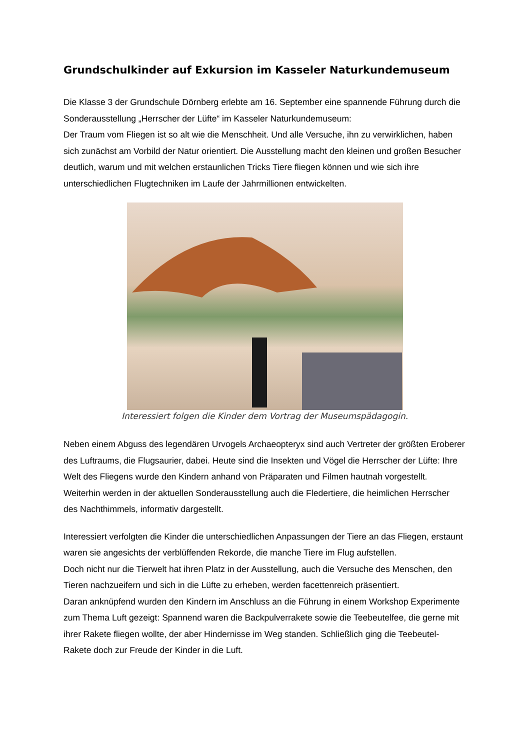Grundschulkinder auf Exkursion im Kasseler Naturkundemuseum
Die Klasse 3 der Grundschule Dörnberg erlebte am 16. September eine spannende Führung durch die Sonderausstellung „Herrscher der Lüfte“ im Kasseler Naturkundemuseum:
Der Traum vom Fliegen ist so alt wie die Menschheit. Und alle Versuche, ihn zu verwirklichen, haben sich zunächst am Vorbild der Natur orientiert. Die Ausstellung macht den kleinen und großen Besucher deutlich, warum und mit welchen erstaunlichen Tricks Tiere fliegen können und wie sich ihre unterschiedlichen Flugtechniken im Laufe der Jahrmillionen entwickelten.
Interessiert folgen die Kinder dem Vortrag der Museumspädagogin.
Neben einem Abguss des legendären Urvogels Archaeopteryx sind auch Vertreter der größten Eroberer des Luftraums, die Flugsaurier, dabei. Heute sind die Insekten und Vögel die Herrscher der Lüfte: Ihre Welt des Fliegens wurde den Kindern anhand von Präparaten und Filmen hautnah vorgestellt. Weiterhin werden in der aktuellen Sonderausstellung auch die Fledertiere, die heimlichen Herrscher des Nachthimmels, informativ dargestellt.
Interessiert verfolgten die Kinder die unterschiedlichen Anpassungen der Tiere an das Fliegen, erstaunt waren sie angesichts der verblüffenden Rekorde, die manche Tiere im Flug aufstellen.
Doch nicht nur die Tierwelt hat ihren Platz in der Ausstellung, auch die Versuche des Menschen, den Tieren nachzueifern und sich in die Lüfte zu erheben, werden facettenreich präsentiert.
Daran anknüpfend wurden den Kindern im Anschluss an die Führung in einem Workshop Experimente zum Thema Luft gezeigt: Spannend waren die Backpulverrakete sowie die Teebeutelfee, die gerne mit ihrer Rakete fliegen wollte, der aber Hindernisse im Weg standen. Schließlich ging die Teebeutel-Rakete doch zur Freude der Kinder in die Luft.